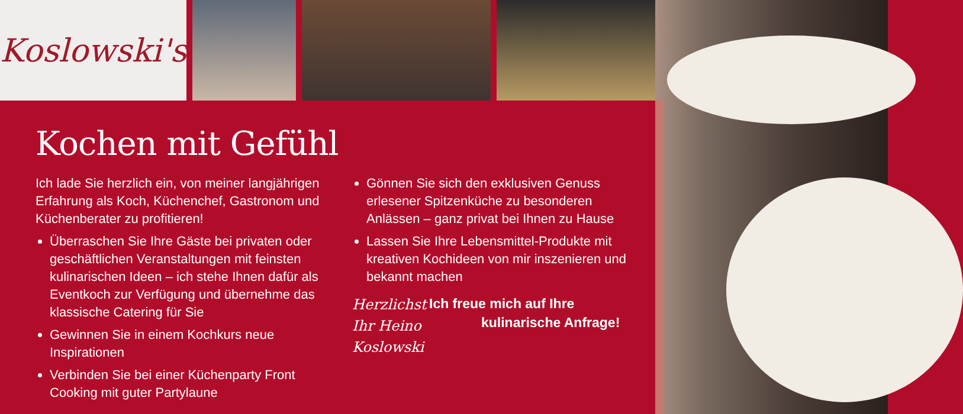Koslowski's
Kochen mit Gefühl
Ich lade Sie herzlich ein, von meiner langjährigen Erfahrung als Koch, Küchenchef, Gastronom und Küchenberater zu profitieren!
Überraschen Sie Ihre Gäste bei privaten oder geschäftlichen Veranstaltungen mit feinsten kulinarischen Ideen – ich stehe Ihnen dafür als Eventkoch zur Verfügung und übernehme das klassische Catering für Sie
Gewinnen Sie in einem Kochkurs neue Inspirationen
Verbinden Sie bei einer Küchenparty Front Cooking mit guter Partylaune
Gönnen Sie sich den exklusiven Genuss erlesener Spitzenküche zu besonderen Anlässen – ganz privat bei Ihnen zu Hause
Lassen Sie Ihre Lebensmittel-Produkte mit kreativen Kochideen von mir inszenieren und bekannt machen
Herzlichst
Ihr Heino Koslowski
Ich freue mich auf Ihre
kulinarische Anfrage!